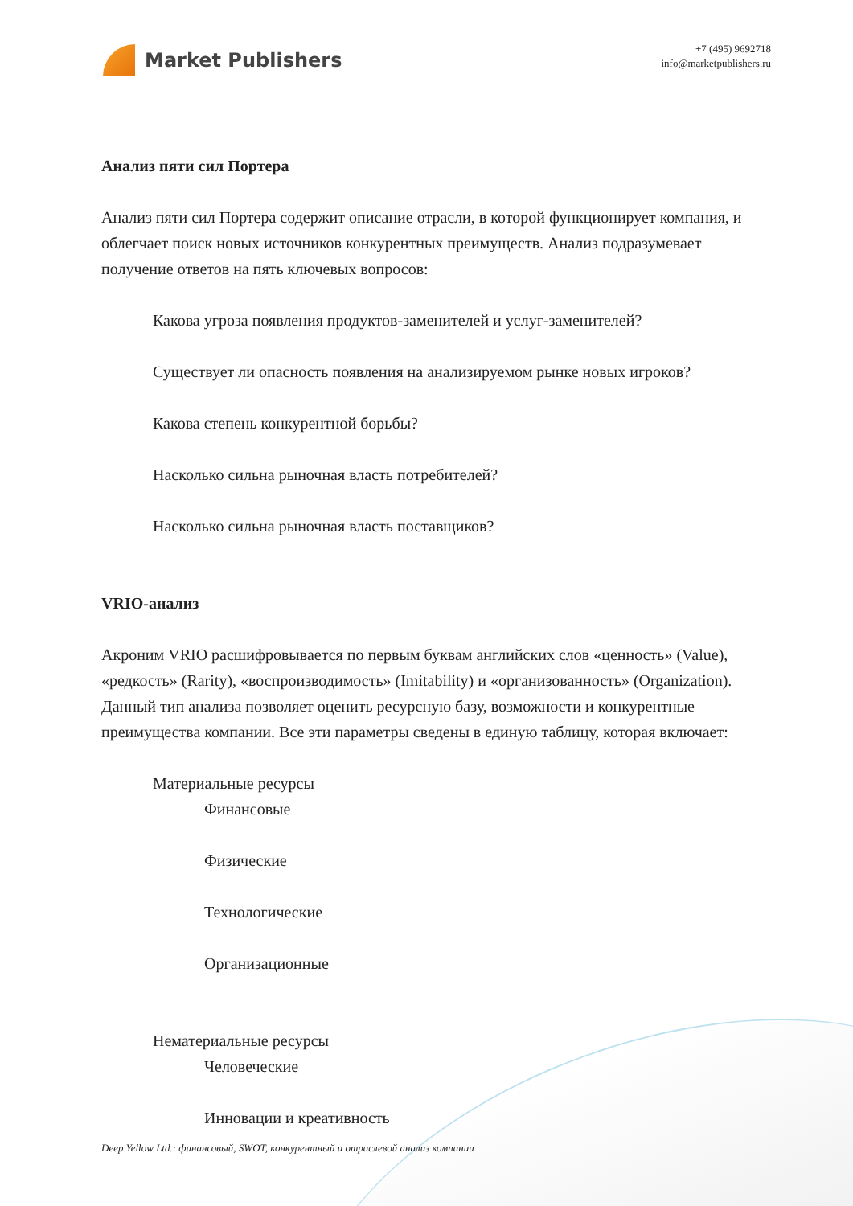Market Publishers
+7 (495) 9692718
info@marketpublishers.ru
Анализ пяти сил Портера
Анализ пяти сил Портера содержит описание отрасли, в которой функционирует компания, и облегчает поиск новых источников конкурентных преимуществ. Анализ подразумевает получение ответов на пять ключевых вопросов:
Какова угроза появления продуктов-заменителей и услуг-заменителей?
Существует ли опасность появления на анализируемом рынке новых игроков?
Какова степень конкурентной борьбы?
Насколько сильна рыночная власть потребителей?
Насколько сильна рыночная власть поставщиков?
VRIO-анализ
Акроним VRIO расшифровывается по первым буквам английских слов «ценность» (Value), «редкость» (Rarity), «воспроизводимость» (Imitability) и «организованность» (Organization). Данный тип анализа позволяет оценить ресурсную базу, возможности и конкурентные преимущества компании. Все эти параметры сведены в единую таблицу, которая включает:
Материальные ресурсы
Финансовые
Физические
Технологические
Организационные
Нематериальные ресурсы
Человеческие
Инновации и креативность
Deep Yellow Ltd.: финансовый, SWOT, конкурентный и отраслевой анализ компании